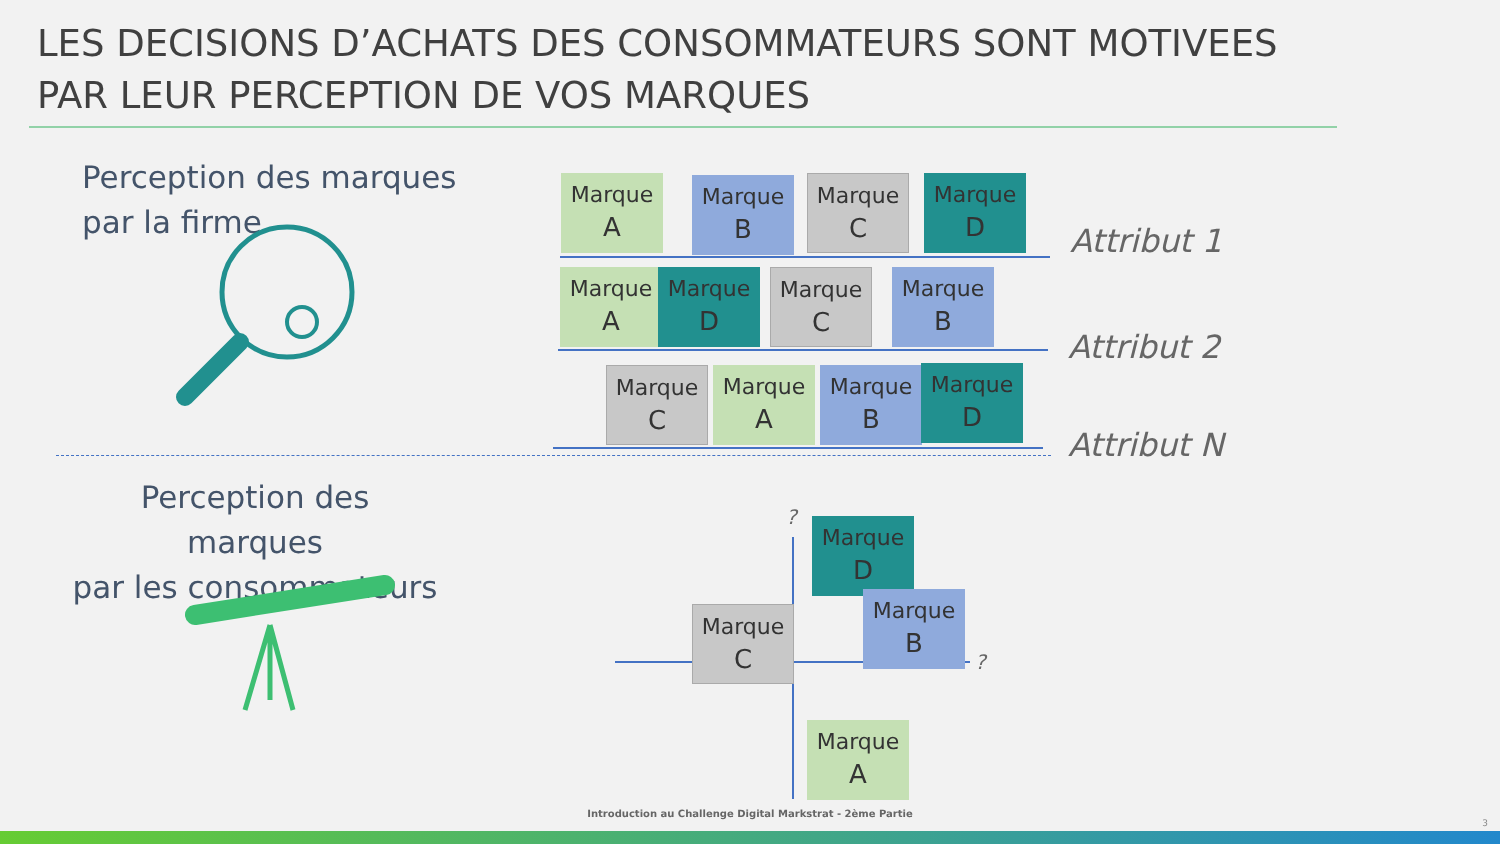LES DECISIONS D’ACHATS DES CONSOMMATEURS SONT MOTIVEES PAR LEUR PERCEPTION DE VOS MARQUES
Perception des marques
par la firme
Marque
A
Marque
B
Marque
C
Marque
D
Attribut 1
Marque
A
Marque
D
Marque
C
Marque
B
Attribut 2
Marque
C
Marque
A
Marque
B
Marque
D
Attribut N
Perception des marques
par les consommateurs
?
?
Marque
D
Marque
B
Marque
C
Marque
A
Introduction au Challenge Digital Markstrat - 2ème Partie
3